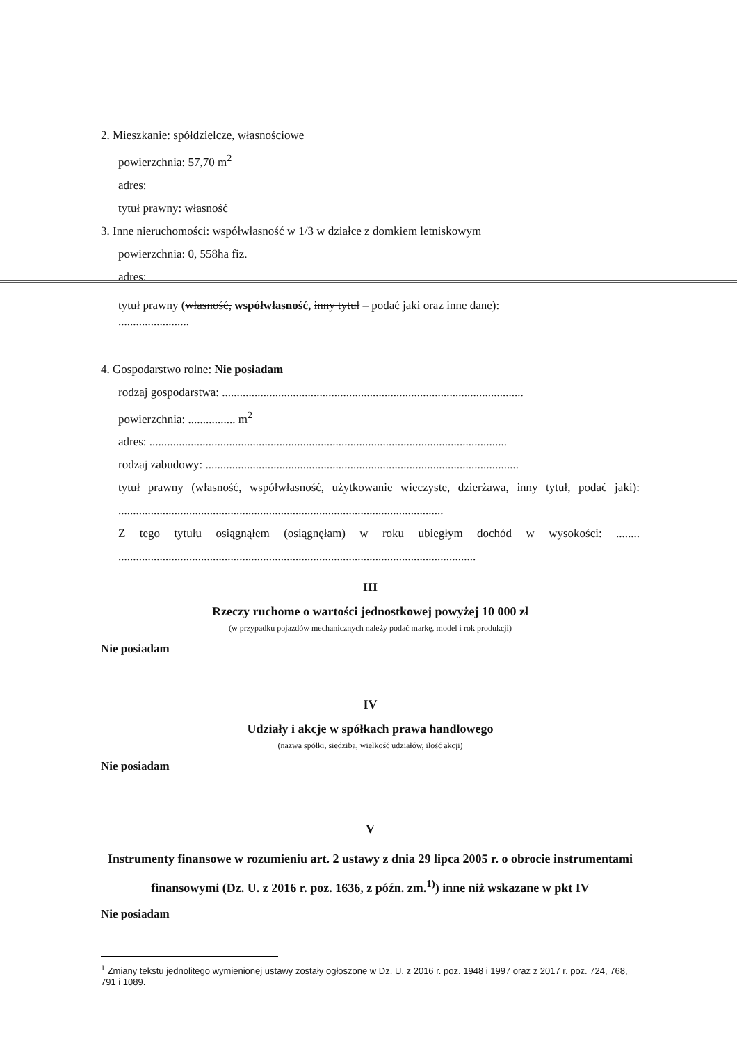2. Mieszkanie: spółdzielcze, własnościowe
powierzchnia: 57,70 m<sup>2</sup>
adres:
tytuł prawny: własność
3. Inne nieruchomości: współwłasność w 1/3 w działce z domkiem letniskowym
powierzchnia: 0, 558ha fiz.
adres:
tytuł prawny (własność, współwłasność, inny tytuł – podać jaki oraz inne dane):
........................
4. Gospodarstwo rolne: Nie posiadam
rodzaj gospodarstwa: ......................................................................................................
powierzchnia: ................ m<sup>2</sup>
adres: .........................................................................................................................
rodzaj zabudowy: ..........................................................................................................
tytuł prawny (własność, współwłasność, użytkowanie wieczyste, dzierżawa, inny tytuł, podać jaki): ..............................................................................................................
Z tego tytułu osiągnąłem (osiągnęłam) w roku ubiegłym dochód w wysokości: ........ .........................................................................................................................
III
Rzeczy ruchome o wartości jednostkowej powyżej 10 000 zł
(w przypadku pojazdów mechanicznych należy podać markę, model i rok produkcji)
Nie posiadam
IV
Udziały i akcje w spółkach prawa handlowego
(nazwa spółki, siedziba, wielkość udziałów, ilość akcji)
Nie posiadam
V
Instrumenty finansowe w rozumieniu art. 2 ustawy z dnia 29 lipca 2005 r. o obrocie instrumentami finansowymi (Dz. U. z 2016 r. poz. 1636, z późn. zm.<sup>1)</sup>) inne niż wskazane w pkt IV
Nie posiadam
<sup>1</sup> Zmiany tekstu jednolitego wymienionej ustawy zostały ogłoszone w Dz. U. z 2016 r. poz. 1948 i 1997 oraz z 2017 r. poz. 724, 768, 791 i 1089.